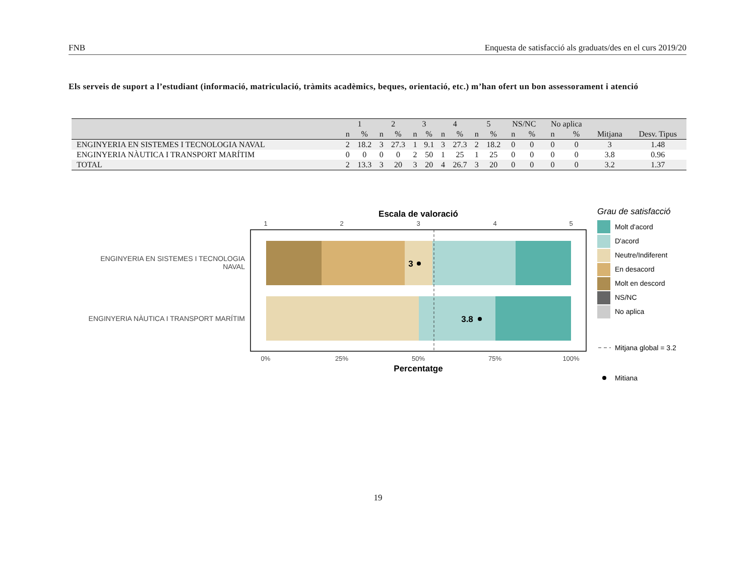FNB Enquesta de satisfacció als graduats/des en el curs 2019/20
Els serveis de suport a l’estudiant (informació, matriculació, tràmits acadèmics, beques, orientació, etc.) m’han ofert un bon assessorament i atenció
| | 1 | | 2 | | 3 | | 4 | | 5 | | NS/NC | | No aplica | | | |
| --- | --- | --- | --- | --- | --- | --- | --- | --- | --- | --- | --- | --- | --- | --- | --- | --- |
| | n | % | n | % | n | % | n | % | n | % | n | % | n | % | Mitjana | Desv. Tipus |
| ENGINYERIA EN SISTEMES I TECNOLOGIA NAVAL | 2 | 18.2 | 3 | 27.3 | 1 | 9.1 | 3 | 27.3 | 2 | 18.2 | 0 | 0 | 0 | 0 | 3 | 1.48 |
| ENGINYERIA NÀUTICA I TRANSPORT MARÍTIM | 0 | 0 | 0 | 0 | 2 | 50 | 1 | 25 | 1 | 25 | 0 | 0 | 0 | 0 | 3.8 | 0.96 |
| TOTAL | 2 | 13.3 | 3 | 20 | 3 | 20 | 4 | 26.7 | 3 | 20 | 0 | 0 | 0 | 0 | 3.2 | 1.37 |
Escala de valoració
1
2
3
4
5
3
3.8
ENGINYERIA EN SISTEMES I TECNOLOGIA
NAVAL
ENGINYERIA NÀUTICA I TRANSPORT MARÍTIM
0%
25%
50%
75%
100%
Percentatge
Grau de satisfacció
Molt d'acord
D'acord
Neutre/Indiferent
En desacord
Molt en descord
NS/NC
No aplica
Mitjana global = 3.2
Mitiana
19